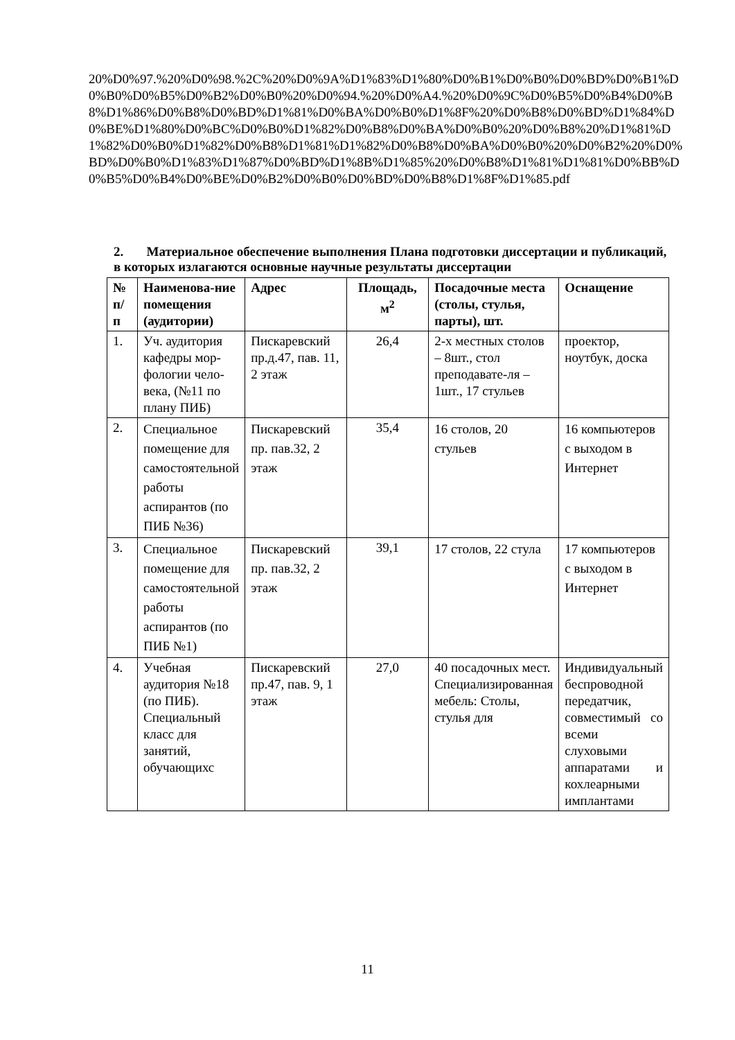20%D0%97.%20%D0%98.%2C%20%D0%9A%D1%83%D1%80%D0%B1%D0%B0%D0%BD%D0%B1%D0%B0%D0%B5%D0%B2%D0%B0%20%D0%94.%20%D0%A4.%20%D0%9C%D0%B5%D0%B4%D0%B8%D1%86%D0%B8%D0%BD%D1%81%D0%BA%D0%B0%D1%8F%20%D0%B8%D0%BD%D1%84%D0%BE%D1%80%D0%BC%D0%B0%D1%82%D0%B8%D0%BA%D0%B0%20%D0%B8%20%D1%81%D1%82%D0%B0%D1%82%D0%B8%D1%81%D1%82%D0%B8%D0%BA%D0%B0%20%D0%B2%20%D0%BD%D0%B0%D1%83%D1%87%D0%BD%D1%8B%D1%85%20%D0%B8%D1%81%D1%81%D0%BB%D0%B5%D0%B4%D0%BE%D0%B2%D0%B0%D0%BD%D0%B8%D1%8F%D1%85.pdf
2. Материальное обеспечение выполнения Плана подготовки диссертации и публикаций, в которых излагаются основные научные результаты диссертации
| № п/п | Наименова-ние помещения (аудитории) | Адрес | Площадь, м<sup>2</sup> | Посадочные места (столы, стулья, парты), шт. | Оснащение |
| --- | --- | --- | --- | --- | --- |
| 1. | Уч. аудитория кафедры мор-фологии чело-века, (№11 по плану ПИБ) | Пискаревский пр.д.47, пав. 11, 2 этаж | 26,4 | 2-х местных столов – 8шт., стол преподавате-ля – 1шт., 17 стульев | проектор, ноутбук, доска |
| 2. | Специальное помещение для самостоятельной работы аспирантов (по ПИБ №36) | Пискаревский пр. пав.32, 2 этаж | 35,4 | 16 столов, 20 стульев | 16 компьютеров с выходом в Интернет |
| 3. | Специальное помещение для самостоятельной работы аспирантов (по ПИБ №1) | Пискаревский пр. пав.32, 2 этаж | 39,1 | 17 столов, 22 стула | 17 компьютеров с выходом в Интернет |
| 4. | Учебная аудитория №18 (по ПИБ). Специальный класс для занятий, обучающихс | Пискаревский пр.47, пав. 9, 1 этаж | 27,0 | 40 посадочных мест. Специализированная мебель: Столы, стулья для | Индивидуальный беспроводной передатчик, совместимый со всеми слуховыми аппаратами и кохлеарными имплантами |
11